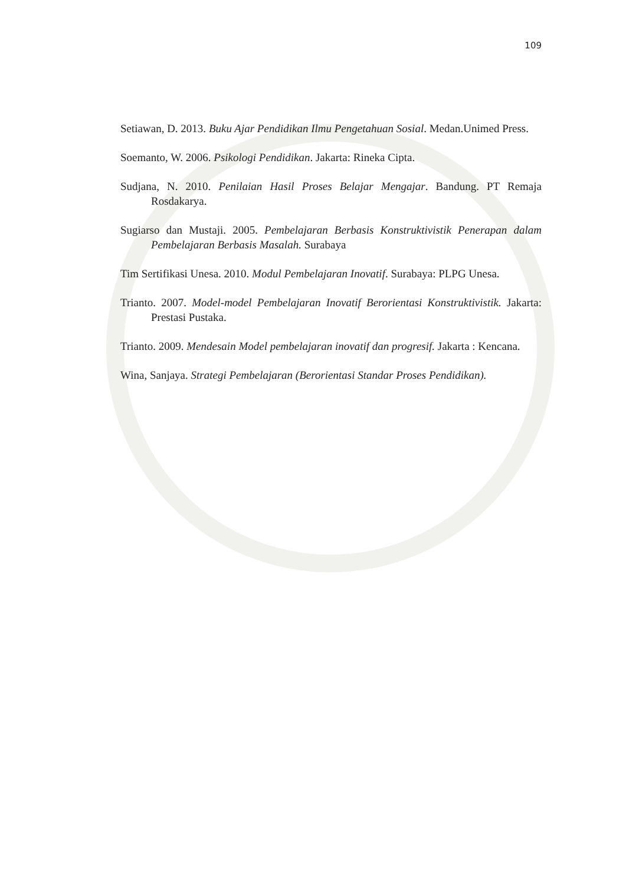109
Setiawan, D. 2013. Buku Ajar Pendidikan Ilmu Pengetahuan Sosial. Medan.Unimed Press.
Soemanto, W. 2006. Psikologi Pendidikan. Jakarta: Rineka Cipta.
Sudjana, N. 2010. Penilaian Hasil Proses Belajar Mengajar. Bandung. PT Remaja Rosdakarya.
Sugiarso dan Mustaji. 2005. Pembelajaran Berbasis Konstruktivistik Penerapan dalam Pembelajaran Berbasis Masalah. Surabaya
Tim Sertifikasi Unesa. 2010. Modul Pembelajaran Inovatif. Surabaya: PLPG Unesa.
Trianto. 2007. Model-model Pembelajaran Inovatif Berorientasi Konstruktivistik. Jakarta: Prestasi Pustaka.
Trianto. 2009. Mendesain Model pembelajaran inovatif dan progresif. Jakarta : Kencana.
Wina, Sanjaya. Strategi Pembelajaran (Berorientasi Standar Proses Pendidikan).